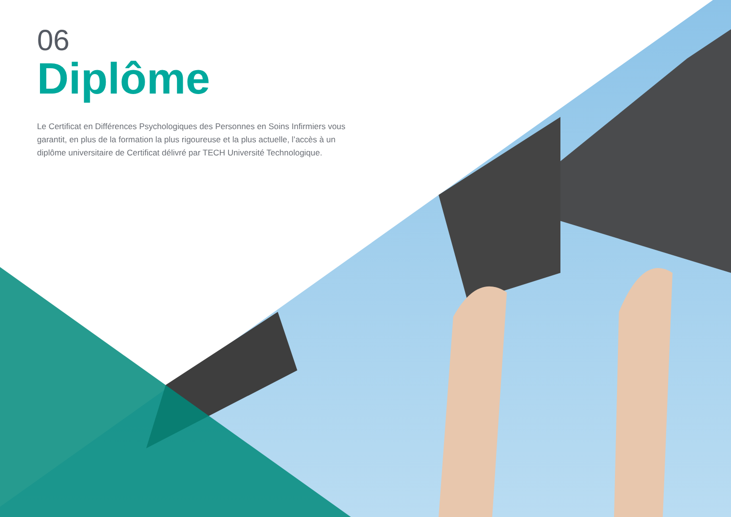06
Diplôme
Le Certificat en Différences Psychologiques des Personnes en Soins Infirmiers vous garantit, en plus de la formation la plus rigoureuse et la plus actuelle, l’accès à un diplôme universitaire de Certificat délivré par TECH Université Technologique.